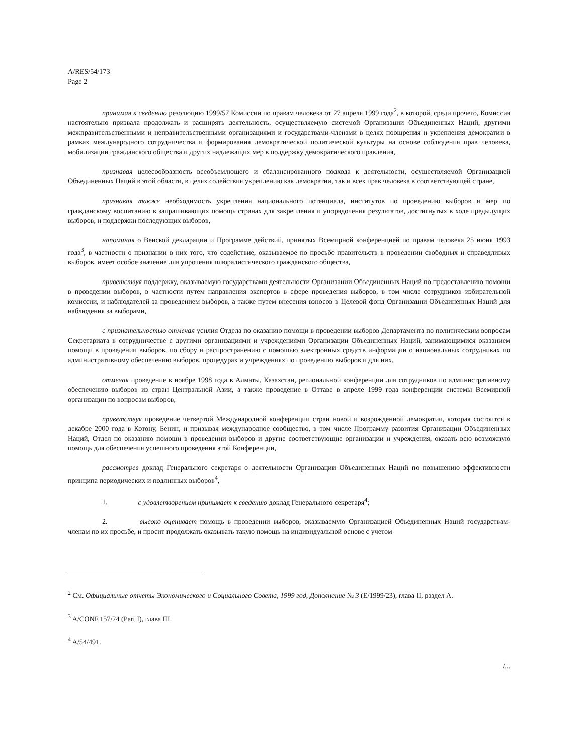A/RES/54/173
Page 2
принимая к сведению резолюцию 1999/57 Комиссии по правам человека от 27 апреля 1999 года<sup>2</sup>, в которой, среди прочего, Комиссия настоятельно призвала продолжать и расширять деятельность, осуществляемую системой Организации Объединенных Наций, другими межправительственными и неправительственными организациями и государствами-членами в целях поощрения и укрепления демократии в рамках международного сотрудничества и формирования демократической политической культуры на основе соблюдения прав человека, мобилизации гражданского общества и других надлежащих мер в поддержку демократического правления,
признавая целесообразность всеобъемлющего и сбалансированного подхода к деятельности, осуществляемой Организацией Объединенных Наций в этой области, в целях содействия укреплению как демократии, так и всех прав человека в соответствующей стране,
признавая также необходимость укрепления национального потенциала, институтов по проведению выборов и мер по гражданскому воспитанию в запрашивающих помощь странах для закрепления и упорядочения результатов, достигнутых в ходе предыдущих выборов, и поддержки последующих выборов,
напоминая о Венской декларации и Программе действий, принятых Всемирной конференцией по правам человека 25 июня 1993 года<sup>3</sup>, в частности о признании в них того, что содействие, оказываемое по просьбе правительств в проведении свободных и справедливых выборов, имеет особое значение для упрочения плюралистического гражданского общества,
приветствуя поддержку, оказываемую государствами деятельности Организации Объединенных Наций по предоставлению помощи в проведении выборов, в частности путем направления экспертов в сфере проведения выборов, в том числе сотрудников избирательной комиссии, и наблюдателей за проведением выборов, а также путем внесения взносов в Целевой фонд Организации Объединенных Наций для наблюдения за выборами,
с признательностью отмечая усилия Отдела по оказанию помощи в проведении выборов Департамента по политическим вопросам Секретариата в сотрудничестве с другими организациями и учреждениями Организации Объединенных Наций, занимающимися оказанием помощи в проведении выборов, по сбору и распространению с помощью электронных средств информации о национальных сотрудниках по административному обеспечению выборов, процедурах и учреждениях по проведению выборов и для них,
отмечая проведение в ноябре 1998 года в Алматы, Казахстан, региональной конференции для сотрудников по административному обеспечению выборов из стран Центральной Азии, а также проведение в Оттаве в апреле 1999 года конференции системы Всемирной организации по вопросам выборов,
приветствуя проведение четвертой Международной конференции стран новой и возрожденной демократии, которая состоится в декабре 2000 года в Котону, Бенин, и призывая международное сообщество, в том числе Программу развития Организации Объединенных Наций, Отдел по оказанию помощи в проведении выборов и другие соответствующие организации и учреждения, оказать всю возможную помощь для обеспечения успешного проведения этой Конференции,
рассмотрев доклад Генерального секретаря о деятельности Организации Объединенных Наций по повышению эффективности принципа периодических и подлинных выборов<sup>4</sup>,
1. с удовлетворением принимает к сведению доклад Генерального секретаря<sup>4</sup>;
2. высоко оценивает помощь в проведении выборов, оказываемую Организацией Объединенных Наций государствам-членам по их просьбе, и просит продолжать оказывать такую помощь на индивидуальной основе с учетом
<sup>2</sup> См. Официальные отчеты Экономического и Социального Совета, 1999 год, Дополнение № 3 (E/1999/23), глава II, раздел A.
<sup>3</sup> A/CONF.157/24 (Part I), глава III.
<sup>4</sup> A/54/491.
/...